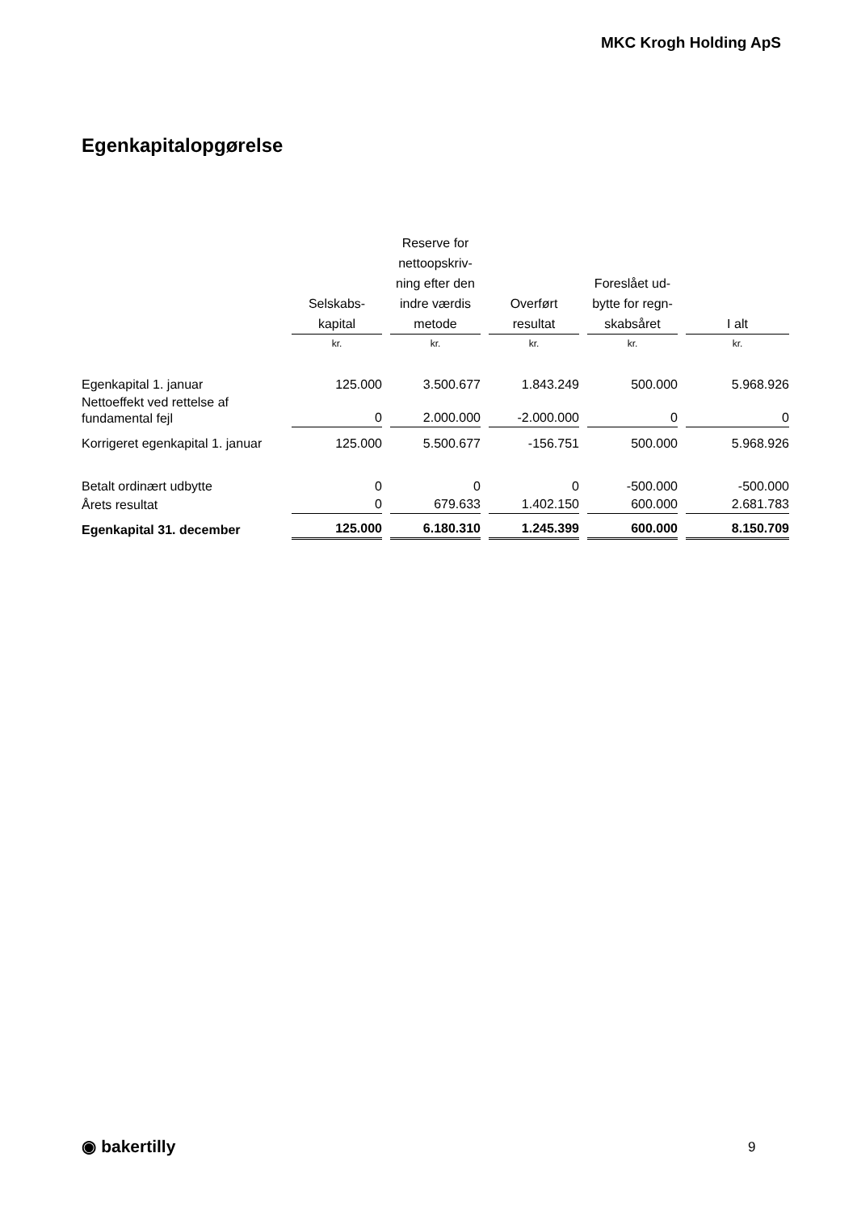MKC Krogh Holding ApS
Egenkapitalopgørelse
| | Selskabs- kapital | Reserve for nettoopskriv- ning efter den indre værdis metode | Overført resultat | Foreslået ud- bytte for regn- skabsåret | I alt |
| --- | --- | --- | --- | --- | --- |
| | kr. | kr. | kr. | kr. | kr. |
| Egenkapital 1. januar | 125.000 | 3.500.677 | 1.843.249 | 500.000 | 5.968.926 |
| Nettoeffekt ved rettelse af fundamental fejl | 0 | 2.000.000 | -2.000.000 | 0 | 0 |
| Korrigeret egenkapital 1. januar | 125.000 | 5.500.677 | -156.751 | 500.000 | 5.968.926 |
| Betalt ordinært udbytte | 0 | 0 | 0 | -500.000 | -500.000 |
| Årets resultat | 0 | 679.633 | 1.402.150 | 600.000 | 2.681.783 |
| Egenkapital 31. december | 125.000 | 6.180.310 | 1.245.399 | 600.000 | 8.150.709 |
◉ bakertilly 9